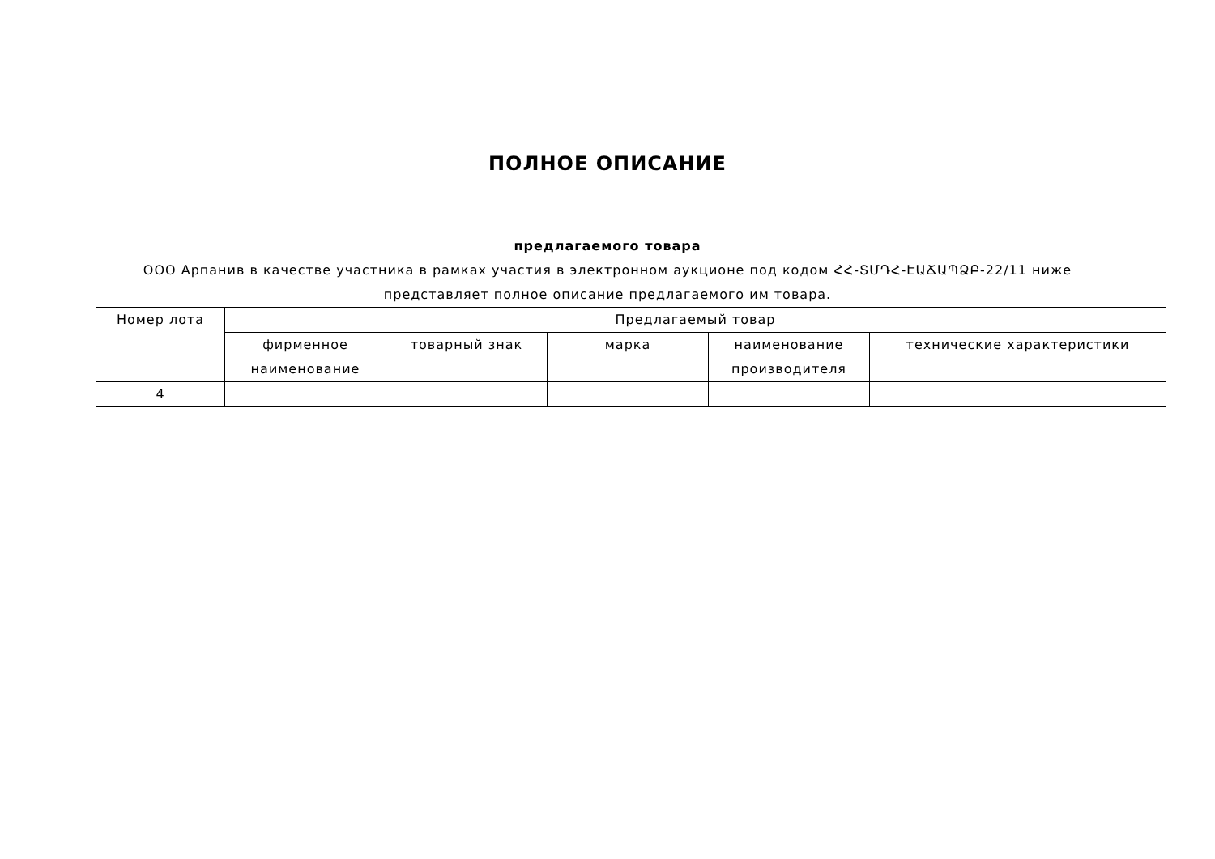ПОЛНОЕ ОПИСАНИЕ
предлагаемого товара
ООО Арпанив в качестве участника в рамках участия в электронном аукционе под кодом ՀՀ-ՏՄԴՀ-ԷԱՃԱՊՁԲ-22/11 ниже представляет полное описание предлагаемого им товара.
| Номер лота | Предлагаемый товар | | | | |
| --- | --- | --- | --- | --- | --- |
| | фирменное наименование | товарный знак | марка | наименование производителя | технические характеристики |
| 4 | | | | | |